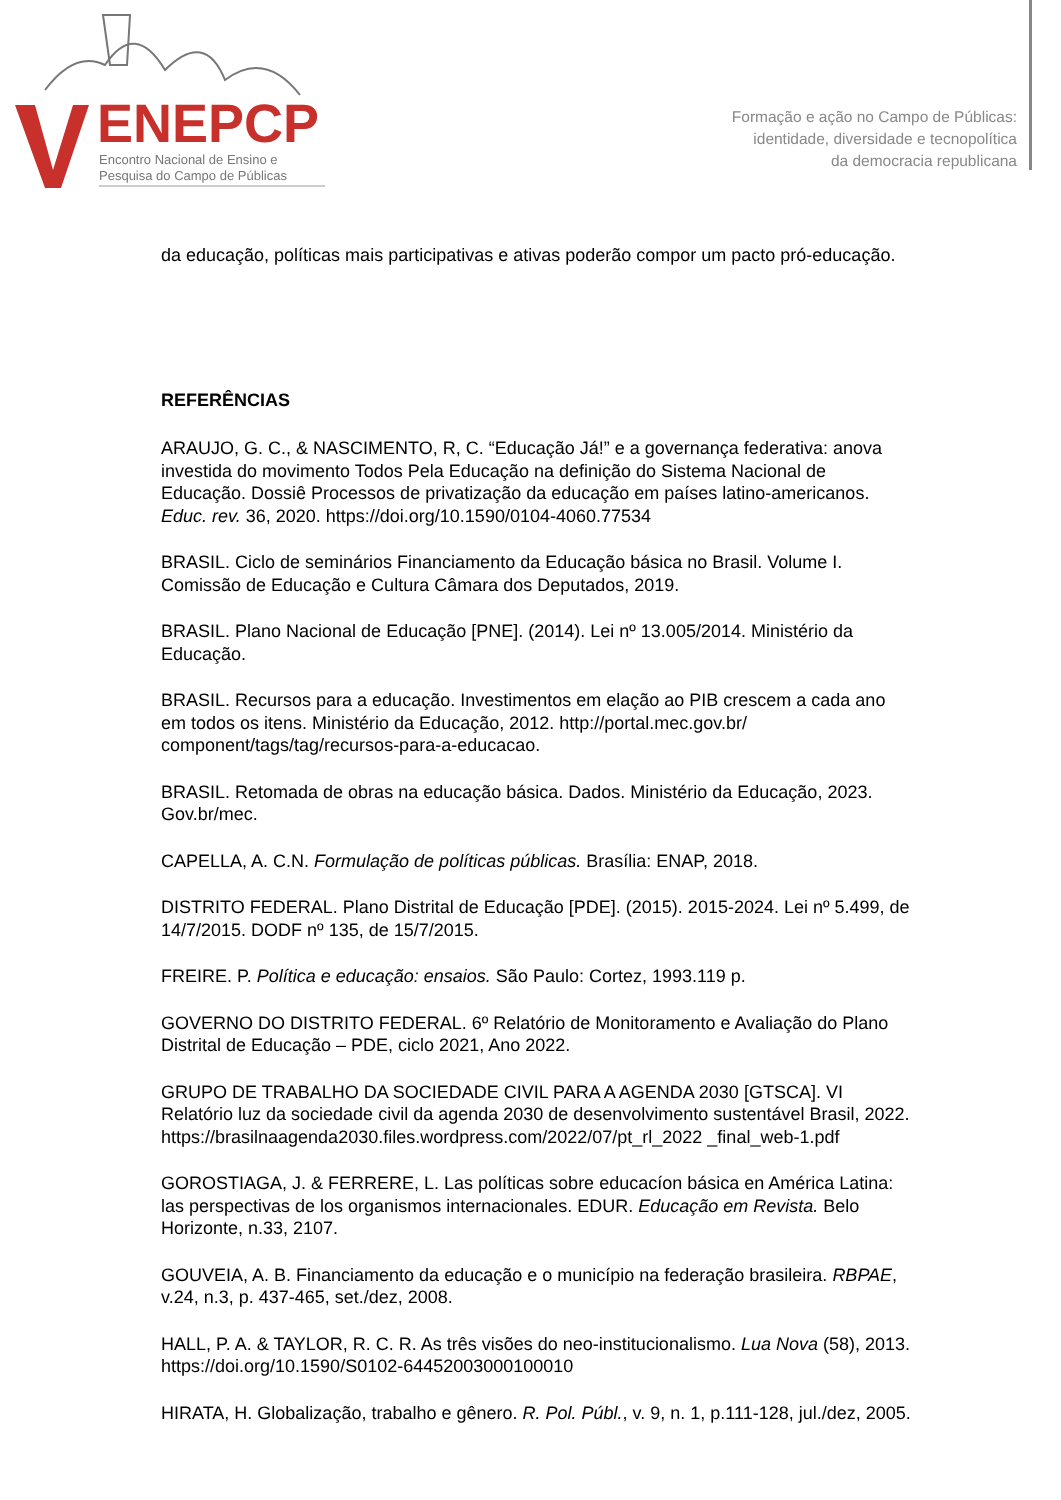ENEPCP
Encontro Nacional de Ensino e
Pesquisa do Campo de Públicas
Formação e ação no Campo de Públicas:
identidade, diversidade e tecnopolítica
da democracia republicana
da educação, políticas mais participativas e ativas poderão compor um pacto pró-educação.
REFERÊNCIAS
ARAUJO, G. C., & NASCIMENTO, R, C. “Educação Já!” e a governança federativa: anova investida do movimento Todos Pela Educação na definição do Sistema Nacional de Educação. Dossiê Processos de privatização da educação em países latino-americanos. Educ. rev. 36, 2020. https://doi.org/10.1590/0104-4060.77534
BRASIL. Ciclo de seminários Financiamento da Educação básica no Brasil. Volume I. Comissão de Educação e Cultura Câmara dos Deputados, 2019.
BRASIL. Plano Nacional de Educação [PNE]. (2014). Lei nº 13.005/2014. Ministério da Educação.
BRASIL. Recursos para a educação. Investimentos em elação ao PIB crescem a cada ano em todos os itens. Ministério da Educação, 2012. http://portal.mec.gov.br/ component/tags/tag/recursos-para-a-educacao.
BRASIL. Retomada de obras na educação básica. Dados. Ministério da Educação, 2023. Gov.br/mec.
CAPELLA, A. C.N. Formulação de políticas públicas. Brasília: ENAP, 2018.
DISTRITO FEDERAL. Plano Distrital de Educação [PDE]. (2015). 2015-2024. Lei nº 5.499, de 14/7/2015. DODF nº 135, de 15/7/2015.
FREIRE. P. Política e educação: ensaios. São Paulo: Cortez, 1993.119 p.
GOVERNO DO DISTRITO FEDERAL. 6º Relatório de Monitoramento e Avaliação do Plano Distrital de Educação – PDE, ciclo 2021, Ano 2022.
GRUPO DE TRABALHO DA SOCIEDADE CIVIL PARA A AGENDA 2030 [GTSCA]. VI Relatório luz da sociedade civil da agenda 2030 de desenvolvimento sustentável Brasil, 2022. https://brasilnaagenda2030.files.wordpress.com/2022/07/pt_rl_2022 _final_web-1.pdf
GOROSTIAGA, J. & FERRERE, L. Las políticas sobre educacíon básica en América Latina: las perspectivas de los organismos internacionales. EDUR. Educação em Revista. Belo Horizonte, n.33, 2107.
GOUVEIA, A. B. Financiamento da educação e o município na federação brasileira. RBPAE, v.24, n.3, p. 437-465, set./dez, 2008.
HALL, P. A. & TAYLOR, R. C. R. As três visões do neo-institucionalismo. Lua Nova (58), 2013. https://doi.org/10.1590/S0102-64452003000100010
HIRATA, H. Globalização, trabalho e gênero. R. Pol. Públ., v. 9, n. 1, p.111-128, jul./dez, 2005.